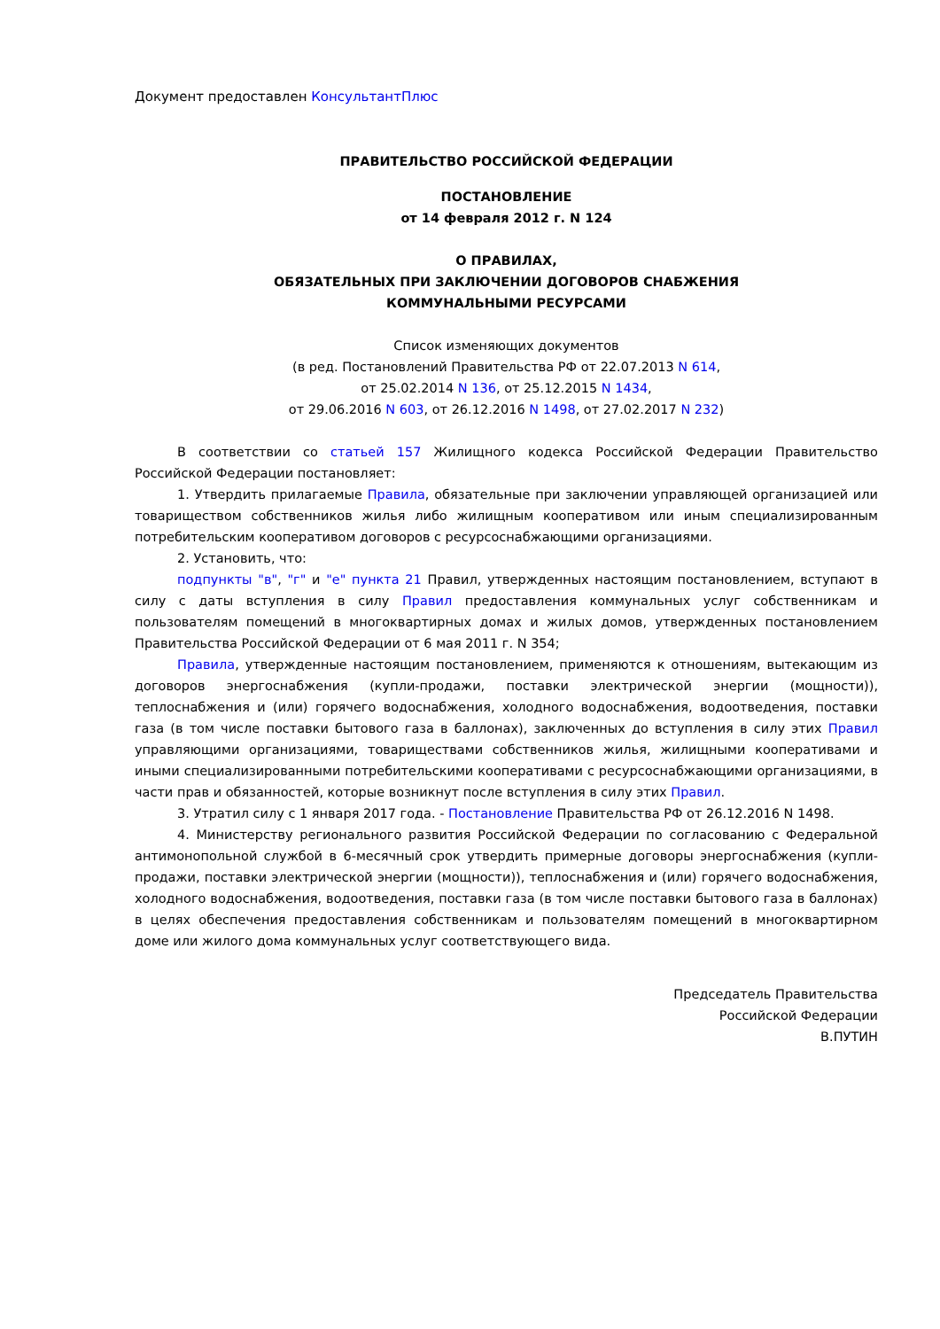Документ предоставлен КонсультантПлюс
ПРАВИТЕЛЬСТВО РОССИЙСКОЙ ФЕДЕРАЦИИ
ПОСТАНОВЛЕНИЕ
от 14 февраля 2012 г. N 124
О ПРАВИЛАХ,
ОБЯЗАТЕЛЬНЫХ ПРИ ЗАКЛЮЧЕНИИ ДОГОВОРОВ СНАБЖЕНИЯ
КОММУНАЛЬНЫМИ РЕСУРСАМИ
Список изменяющих документов
(в ред. Постановлений Правительства РФ от 22.07.2013 N 614,
от 25.02.2014 N 136, от 25.12.2015 N 1434,
от 29.06.2016 N 603, от 26.12.2016 N 1498, от 27.02.2017 N 232)
В соответствии со статьей 157 Жилищного кодекса Российской Федерации Правительство Российской Федерации постановляет:
1. Утвердить прилагаемые Правила, обязательные при заключении управляющей организацией или товариществом собственников жилья либо жилищным кооперативом или иным специализированным потребительским кооперативом договоров с ресурсоснабжающими организациями.
2. Установить, что:
подпункты "в", "г" и "е" пункта 21 Правил, утвержденных настоящим постановлением, вступают в силу с даты вступления в силу Правил предоставления коммунальных услуг собственникам и пользователям помещений в многоквартирных домах и жилых домов, утвержденных постановлением Правительства Российской Федерации от 6 мая 2011 г. N 354;
Правила, утвержденные настоящим постановлением, применяются к отношениям, вытекающим из договоров энергоснабжения (купли-продажи, поставки электрической энергии (мощности)), теплоснабжения и (или) горячего водоснабжения, холодного водоснабжения, водоотведения, поставки газа (в том числе поставки бытового газа в баллонах), заключенных до вступления в силу этих Правил управляющими организациями, товариществами собственников жилья, жилищными кооперативами и иными специализированными потребительскими кооперативами с ресурсоснабжающими организациями, в части прав и обязанностей, которые возникнут после вступления в силу этих Правил.
3. Утратил силу с 1 января 2017 года. - Постановление Правительства РФ от 26.12.2016 N 1498.
4. Министерству регионального развития Российской Федерации по согласованию с Федеральной антимонопольной службой в 6-месячный срок утвердить примерные договоры энергоснабжения (купли-продажи, поставки электрической энергии (мощности)), теплоснабжения и (или) горячего водоснабжения, холодного водоснабжения, водоотведения, поставки газа (в том числе поставки бытового газа в баллонах) в целях обеспечения предоставления собственникам и пользователям помещений в многоквартирном доме или жилого дома коммунальных услуг соответствующего вида.
Председатель Правительства
Российской Федерации
В.ПУТИН